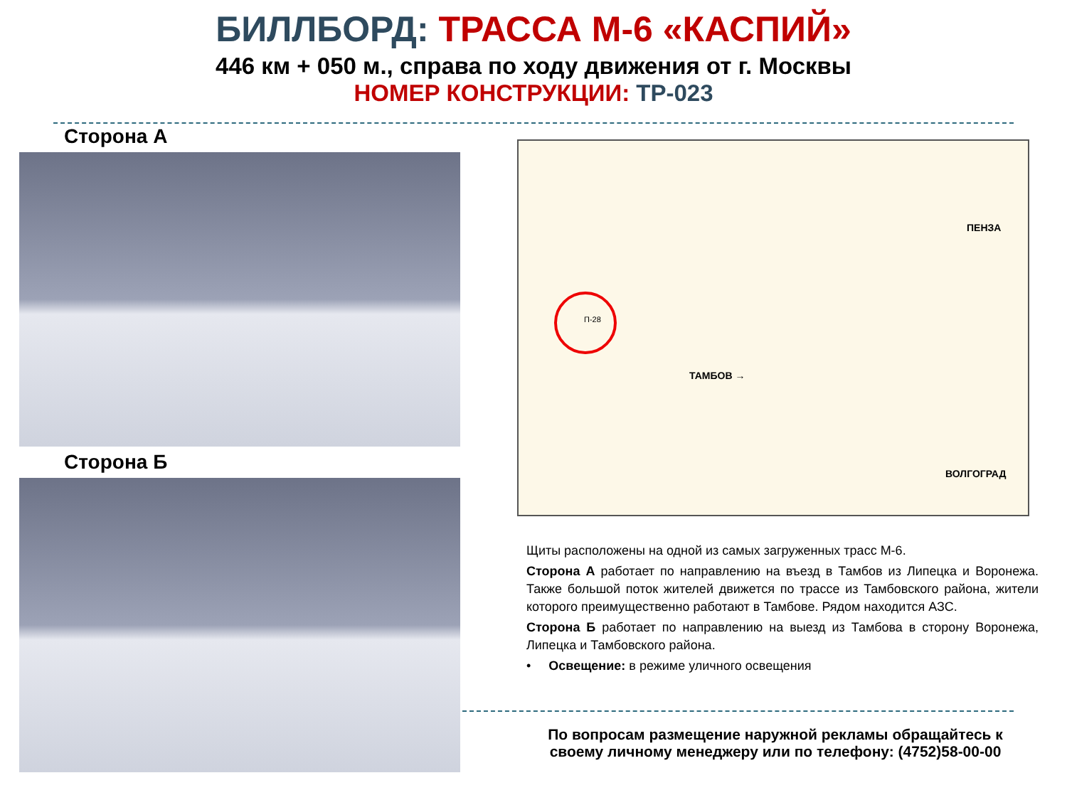БИЛЛБОРД: ТРАССА М-6 «КАСПИЙ»
446 км + 050 м., справа по ходу движения от г. Москвы
НОМЕР КОНСТРУКЦИИ: ТР-023
Сторона А
Сторона Б
ПЕНЗА
П-28
ТАМБОВ →
ВОЛГОГРАД
Щиты расположены на одной из самых загруженных трасс М-6.
Сторона А работает по направлению на въезд в Тамбов из Липецка и Воронежа. Также большой поток жителей движется по трассе из Тамбовского района, жители которого преимущественно работают в Тамбове. Рядом находится АЗС.
Сторона Б работает по направлению на выезд из Тамбова в сторону Воронежа, Липецка и Тамбовского района.
• Освещение: в режиме уличного освещения
По вопросам размещение наружной рекламы обращайтесь к
своему личному менеджеру или по телефону: (4752)58-00-00